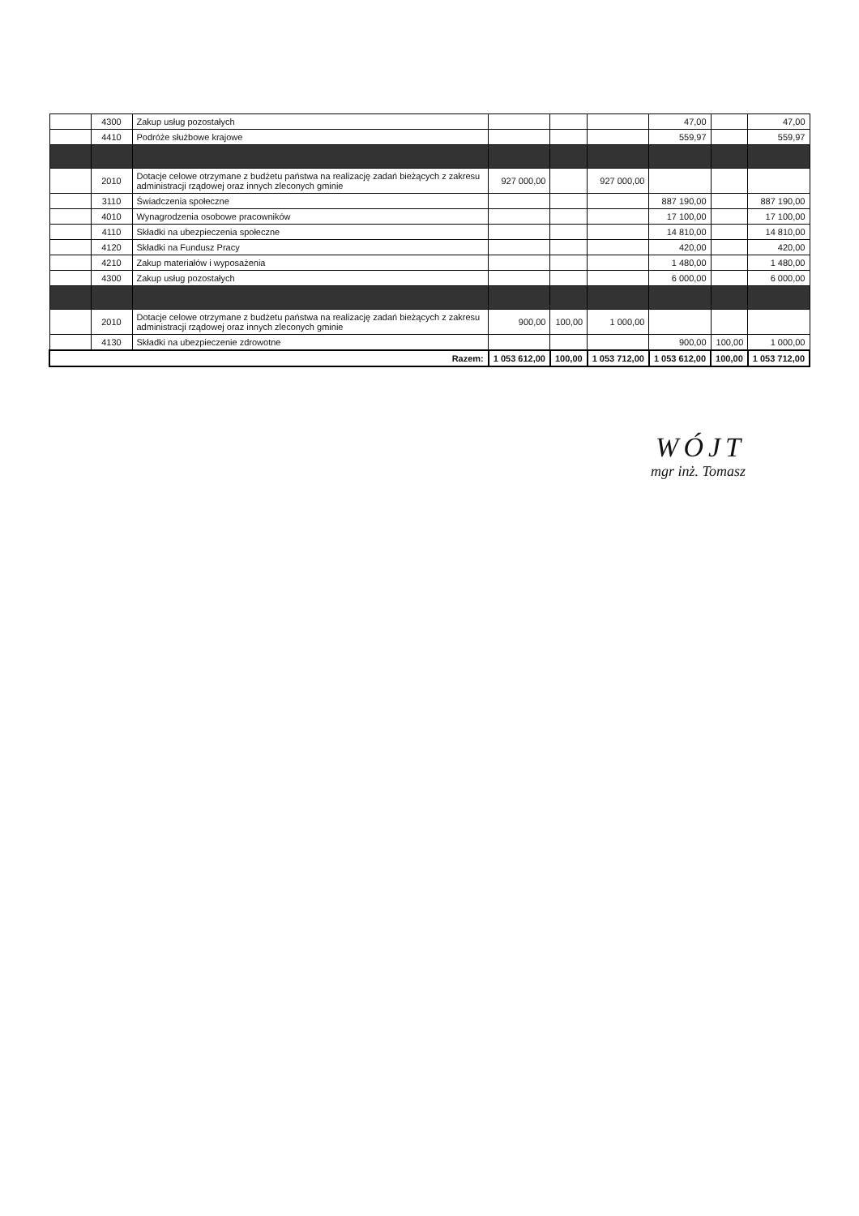| | 4300 | Zakup usług pozostałych | | | | 47,00 | | 47,00 |
| | 4410 | Podróże służbowe krajowe | | | | 559,97 | | 559,97 |
| | 2010 | Dotacje celowe otrzymane z budżetu państwa na realizację zadań bieżących z zakresu administracji rządowej oraz innych zleconych gminie | 927 000,00 | | 927 000,00 | | | |
| | 3110 | Świadczenia społeczne | | | | 887 190,00 | | 887 190,00 |
| | 4010 | Wynagrodzenia osobowe pracowników | | | | 17 100,00 | | 17 100,00 |
| | 4110 | Składki na ubezpieczenia społeczne | | | | 14 810,00 | | 14 810,00 |
| | 4120 | Składki na Fundusz Pracy | | | | 420,00 | | 420,00 |
| | 4210 | Zakup materiałów i wyposażenia | | | | 1 480,00 | | 1 480,00 |
| | 4300 | Zakup usług pozostałych | | | | 6 000,00 | | 6 000,00 |
| | 2010 | Dotacje celowe otrzymane z budżetu państwa na realizację zadań bieżących z zakresu administracji rządowej oraz innych zleconych gminie | 900,00 | 100,00 | 1 000,00 | | | |
| | 4130 | Składki na ubezpieczenie zdrowotne | | | | 900,00 | 100,00 | 1 000,00 |
| Razem: | | | 1 053 612,00 | 100,00 | 1 053 712,00 | 1 053 612,00 | 100,00 | 1 053 712,00 |
WÓJT
mgr inż. Tomasz